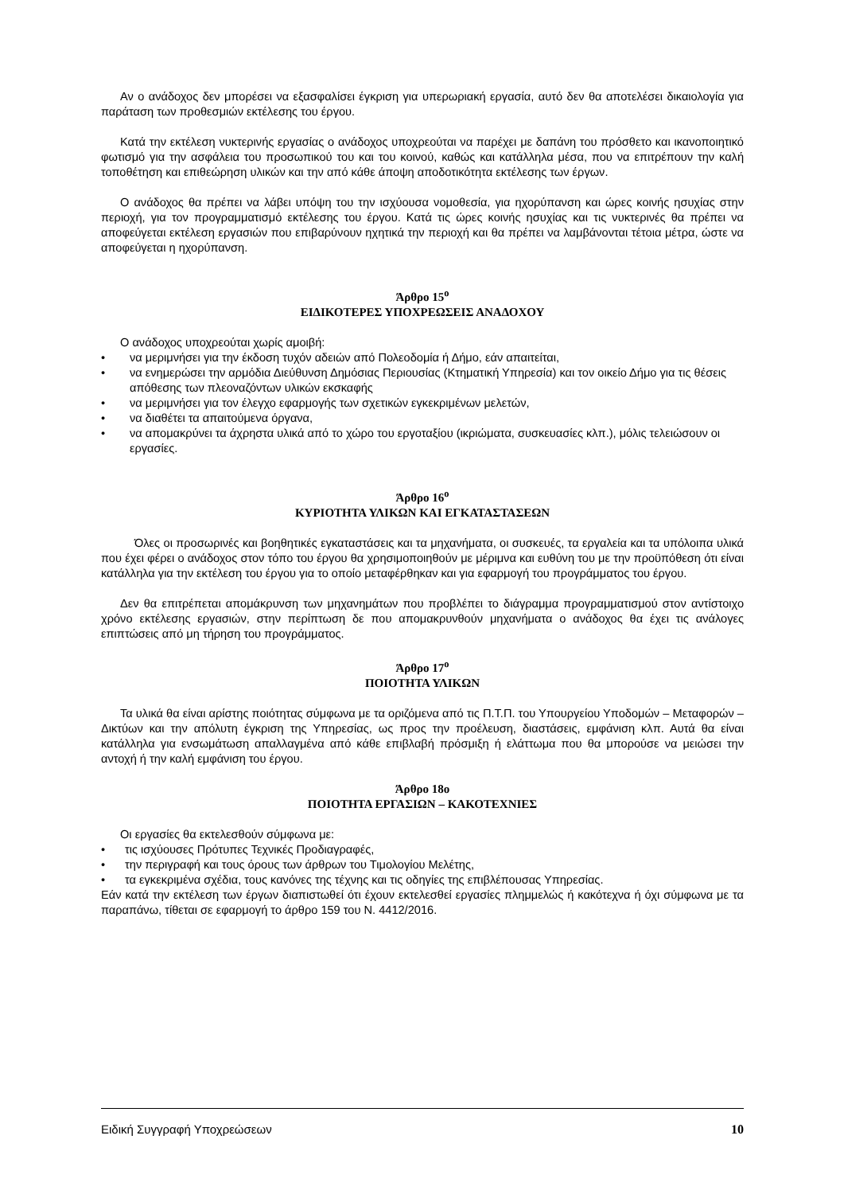Αν ο ανάδοχος δεν μπορέσει να εξασφαλίσει έγκριση για υπερωριακή εργασία, αυτό δεν θα αποτελέσει δικαιολογία για παράταση των προθεσμιών εκτέλεσης του έργου.
Κατά την εκτέλεση νυκτερινής εργασίας ο ανάδοχος υποχρεούται να παρέχει με δαπάνη του πρόσθετο και ικανοποιητικό φωτισμό για την ασφάλεια του προσωπικού του και του κοινού, καθώς και κατάλληλα μέσα, που να επιτρέπουν την καλή τοποθέτηση και επιθεώρηση υλικών και την από κάθε άποψη αποδοτικότητα εκτέλεσης των έργων.
Ο ανάδοχος θα πρέπει να λάβει υπόψη του την ισχύουσα νομοθεσία, για ηχορύπανση και ώρες κοινής ησυχίας στην περιοχή, για τον προγραμματισμό εκτέλεσης του έργου. Κατά τις ώρες κοινής ησυχίας και τις νυκτερινές θα πρέπει να αποφεύγεται εκτέλεση εργασιών που επιβαρύνουν ηχητικά την περιοχή και θα πρέπει να λαμβάνονται τέτοια μέτρα, ώστε να αποφεύγεται η ηχορύπανση.
Άρθρο 15<sup>ο</sup>
ΕΙΔΙΚΟΤΕΡΕΣ ΥΠΟΧΡΕΩΣΕΙΣ ΑΝΑΔΟΧΟΥ
Ο ανάδοχος υποχρεούται χωρίς αμοιβή:
• να μεριμνήσει για την έκδοση τυχόν αδειών από Πολεοδομία ή Δήμο, εάν απαιτείται,
• να ενημερώσει την αρμόδια Διεύθυνση Δημόσιας Περιουσίας (Κτηματική Υπηρεσία) και τον οικείο Δήμο για τις θέσεις απόθεσης των πλεοναζόντων υλικών εκσκαφής
• να μεριμνήσει για τον έλεγχο εφαρμογής των σχετικών εγκεκριμένων μελετών,
• να διαθέτει τα απαιτούμενα όργανα,
• να απομακρύνει τα άχρηστα υλικά από το χώρο του εργοταξίου (ικριώματα, συσκευασίες κλπ.), μόλις τελειώσουν οι εργασίες.
Άρθρο 16<sup>ο</sup>
ΚΥΡΙΟΤΗΤΑ ΥΛΙΚΩΝ ΚΑΙ ΕΓΚΑΤΑΣΤΑΣΕΩΝ
Όλες οι προσωρινές και βοηθητικές εγκαταστάσεις και τα μηχανήματα, οι συσκευές, τα εργαλεία και τα υπόλοιπα υλικά που έχει φέρει ο ανάδοχος στον τόπο του έργου θα χρησιμοποιηθούν με μέριμνα και ευθύνη του με την προϋπόθεση ότι είναι κατάλληλα για την εκτέλεση του έργου για το οποίο μεταφέρθηκαν και για εφαρμογή του προγράμματος του έργου.
Δεν θα επιτρέπεται απομάκρυνση των μηχανημάτων που προβλέπει το διάγραμμα προγραμματισμού στον αντίστοιχο χρόνο εκτέλεσης εργασιών, στην περίπτωση δε που απομακρυνθούν μηχανήματα ο ανάδοχος θα έχει τις ανάλογες επιπτώσεις από μη τήρηση του προγράμματος.
Άρθρο 17<sup>ο</sup>
ΠΟΙΟΤΗΤΑ ΥΛΙΚΩΝ
Τα υλικά θα είναι αρίστης ποιότητας σύμφωνα με τα οριζόμενα από τις Π.Τ.Π. του Υπουργείου Υποδομών – Μεταφορών – Δικτύων και την απόλυτη έγκριση της Υπηρεσίας, ως προς την προέλευση, διαστάσεις, εμφάνιση κλπ. Αυτά θα είναι κατάλληλα για ενσωμάτωση απαλλαγμένα από κάθε επιβλαβή πρόσμιξη ή ελάττωμα που θα μπορούσε να μειώσει την αντοχή ή την καλή εμφάνιση του έργου.
Άρθρο 18ο
ΠΟΙΟΤΗΤΑ ΕΡΓΑΣΙΩΝ – ΚΑΚΟΤΕΧΝΙΕΣ
Οι εργασίες θα εκτελεσθούν σύμφωνα με:
• τις ισχύουσες Πρότυπες Τεχνικές Προδιαγραφές,
• την περιγραφή και τους όρους των άρθρων του Τιμολογίου Μελέτης,
• τα εγκεκριμένα σχέδια, τους κανόνες της τέχνης και τις οδηγίες της επιβλέπουσας Υπηρεσίας.
Εάν κατά την εκτέλεση των έργων διαπιστωθεί ότι έχουν εκτελεσθεί εργασίες πλημμελώς ή κακότεχνα ή όχι σύμφωνα με τα παραπάνω, τίθεται σε εφαρμογή το άρθρο 159 του Ν. 4412/2016.
Ειδική Συγγραφή Υποχρεώσεων 10